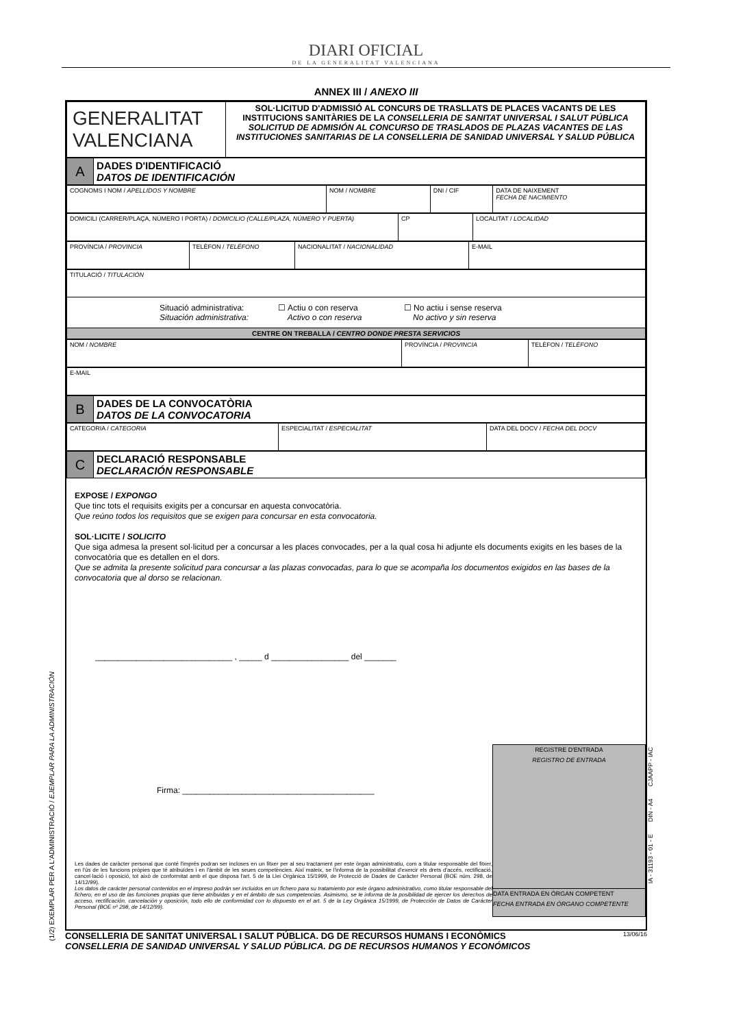DIARI OFICIAL
DE LA GENERALITAT VALENCIANA
ANNEX III / ANEXO III
| GENERALITAT VALENCIANA | SOL·LICITUD D'ADMISSIÓ AL CONCURS DE TRASLLATS DE PLACES VACANTS DE LES INSTITUCIONS SANITÀRIES DE LA CONSELLERIA DE SANITAT UNIVERSAL I SALUT PÚBLICA SOLICITUD DE ADMISIÓN AL CONCURSO DE TRASLADOS DE PLAZAS VACANTES DE LAS INSTITUCIONES SANITARIAS DE LA CONSELLERIA DE SANIDAD UNIVERSAL Y SALUD PÚBLICA |
| A | DADES D'IDENTIFICACIÓ DATOS DE IDENTIFICACIÓN |
| COGNOMS I NOM / APELLIDOS Y NOMBRE | NOM / NOMBRE | DNI / CIF | DATA DE NAIXEMENT FECHA DE NACIMIENTO |
| DOMICILI (CARRER/PLAÇA, NÚMERO I PORTA) / DOMICILIO (CALLE/PLAZA, NÚMERO Y PUERTA) | CP | LOCALITAT / LOCALIDAD |
| PROVÍNCIA / PROVINCIA | TELÈFON / TELÉFONO | NACIONALITAT / NACIONALIDAD | E-MAIL |
| TITULACIÓ / TITULACIÓN |
| Situació administrativa: Situación administrativa: ☐ Actiu o con reserva Activo o con reserva ☐ No actiu i sense reserva No activo y sin reserva |
| CENTRE ON TREBALLA / CENTRO DONDE PRESTA SERVICIOS |
| NOM / NOMBRE | PROVÍNCIA / PROVINCIA | TELÈFON / TELÉFONO |
| E-MAIL |
| B | DADES DE LA CONVOCATÒRIA DATOS DE LA CONVOCATORIA |
| CATEGORIA / CATEGORIA | ESPECIALITAT / ESPECIALITAT | DATA DEL DOCV / FECHA DEL DOCV |
| C | DECLARACIÓ RESPONSABLE DECLARACIÓN RESPONSABLE |
EXPOSE / EXPONGO
Que tinc tots el requisits exigits per a concursar en aquesta convocatòria.
Que reúno todos los requisitos que se exigen para concursar en esta convocatoria.
SOL·LICITE / SOLICITO
Que siga admesa la present sol·licitud per a concursar a les places convocades, per a la qual cosa hi adjunte els documents exigits en les bases de la convocatòria que es detallen en el dors.
Que se admita la presente solicitud para concursar a las plazas convocadas, para lo que se acompaña los documentos exigidos en las bases de la convocatoria que al dorso se relacionan.
______________________________ , _____ d _________________ del _______
Firma: __________________________________________
Les dades de caràcter personal que conté l'imprés podran ser incloses en un fitxer per al seu tractament per este òrgan administratiu, com a titular responsable del fitxer, en l'ús de les funcions pròpies que té atribuïdes i en l'àmbit de les seues competències. Així mateix, se l'informa de la possibilitat d'exercir els drets d'accés, rectificació, cancel·lació i oposició, tot això de conformitat amb el que disposa l'art. 5 de la Llei Orgànica 15/1999, de Protecció de Dades de Caràcter Personal (BOE núm. 298, de 14/12/99).
Los datos de carácter personal contenidos en el impreso podrán ser incluidos en un fichero para su tratamiento por este órgano administrativo, como titular responsable del fichero, en el uso de las funciones propias que tiene atribuidas y en el ámbito de sus competencias. Asimismo, se le informa de la posibilidad de ejercer los derechos de acceso, rectificación, cancelación y oposición, todo ello de conformidad con lo dispuesto en el art. 5 de la Ley Orgánica 15/1999, de Protección de Datos de Carácter Personal (BOE nº 298, de 14/12/99).
REGISTRE D'ENTRADA
REGISTRO DE ENTRADA
DATA ENTRADA EN ÒRGAN COMPETENT
FECHA ENTRADA EN ÓRGANO COMPETENTE
CONSELLERIA DE SANITAT UNIVERSAL I SALUT PÚBLICA. DG DE RECURSOS HUMANS I ECONÒMICS
CONSELLERIA DE SANIDAD UNIVERSAL Y SALUD PÚBLICA. DG DE RECURSOS HUMANOS Y ECONÓMICOS
13/06/16
(1/2) EXEMPLAR PER A L'ADMINISTRACIÓ / EJEMPLAR PARA LA ADMINISTRACIÓN
IA - 31193 - 01 - E DIN - A4 CJAAPP - IAC